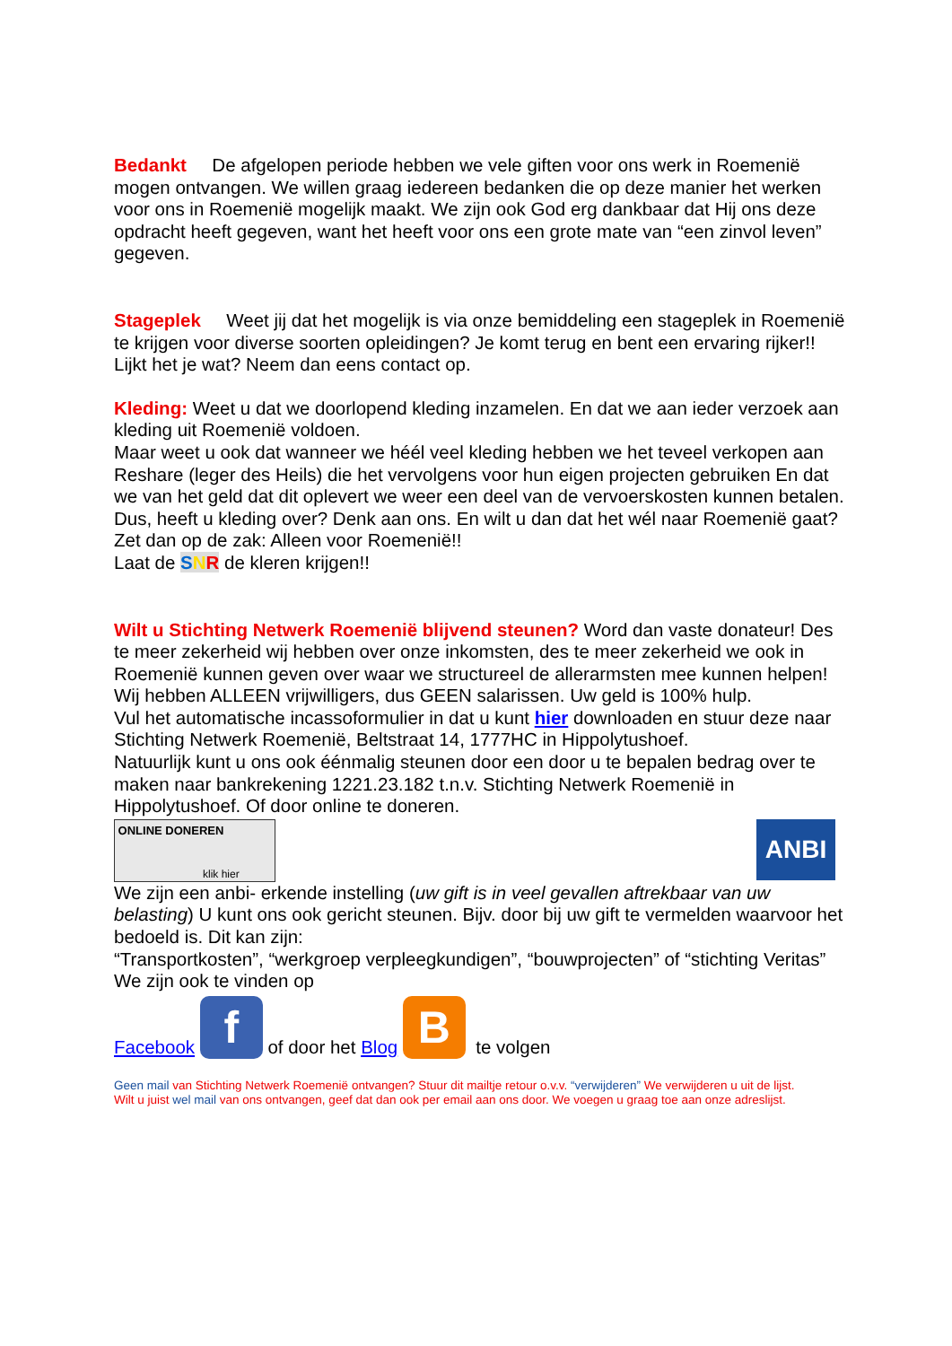Bedankt De afgelopen periode hebben we vele giften voor ons werk in Roemenië mogen ontvangen. We willen graag iedereen bedanken die op deze manier het werken voor ons in Roemenië mogelijk maakt. We zijn ook God erg dankbaar dat Hij ons deze opdracht heeft gegeven, want het heeft voor ons een grote mate van “een zinvol leven” gegeven.
Stageplek Weet jij dat het mogelijk is via onze bemiddeling een stageplek in Roemenië te krijgen voor diverse soorten opleidingen? Je komt terug en bent een ervaring rijker!!
Lijkt het je wat? Neem dan eens contact op.
Kleding: Weet u dat we doorlopend kleding inzamelen. En dat we aan ieder verzoek aan kleding uit Roemenië voldoen.
Maar weet u ook dat wanneer we héél veel kleding hebben we het teveel verkopen aan Reshare (leger des Heils) die het vervolgens voor hun eigen projecten gebruiken En dat we van het geld dat dit oplevert we weer een deel van de vervoerskosten kunnen betalen. Dus, heeft u kleding over? Denk aan ons. En wilt u dan dat het wél naar Roemenië gaat? Zet dan op de zak: Alleen voor Roemenië!!
Laat de SNR de kleren krijgen!!
Wilt u Stichting Netwerk Roemenië blijvend steunen? Word dan vaste donateur! Des te meer zekerheid wij hebben over onze inkomsten, des te meer zekerheid we ook in Roemenië kunnen geven over waar we structureel de allerarmsten mee kunnen helpen!
Wij hebben ALLEEN vrijwilligers, dus GEEN salarissen. Uw geld is 100% hulp.
Vul het automatische incassoformulier in dat u kunt hier downloaden en stuur deze naar Stichting Netwerk Roemenië, Beltstraat 14, 1777HC in Hippolytushoef.
Natuurlijk kunt u ons ook éénmalig steunen door een door u te bepalen bedrag over te maken naar bankrekening 1221.23.182 t.n.v. Stichting Netwerk Roemenië in Hippolytushoef. Of door online te doneren.
ONLINE DONEREN
klik hier
ANBI
We zijn een anbi- erkende instelling (uw gift is in veel gevallen aftrekbaar van uw belasting) U kunt ons ook gericht steunen. Bijv. door bij uw gift te vermelden waarvoor het bedoeld is. Dit kan zijn:
“Transportkosten”, “werkgroep verpleegkundigen”, “bouwprojecten” of “stichting Veritas”
We zijn ook te vinden op
Facebook f of door het Blog B te volgen
Geen mail van Stichting Netwerk Roemenië ontvangen? Stuur dit mailtje retour o.v.v. “verwijderen” We verwijderen u uit de lijst.
Wilt u juist wel mail van ons ontvangen, geef dat dan ook per email aan ons door. We voegen u graag toe aan onze adreslijst.